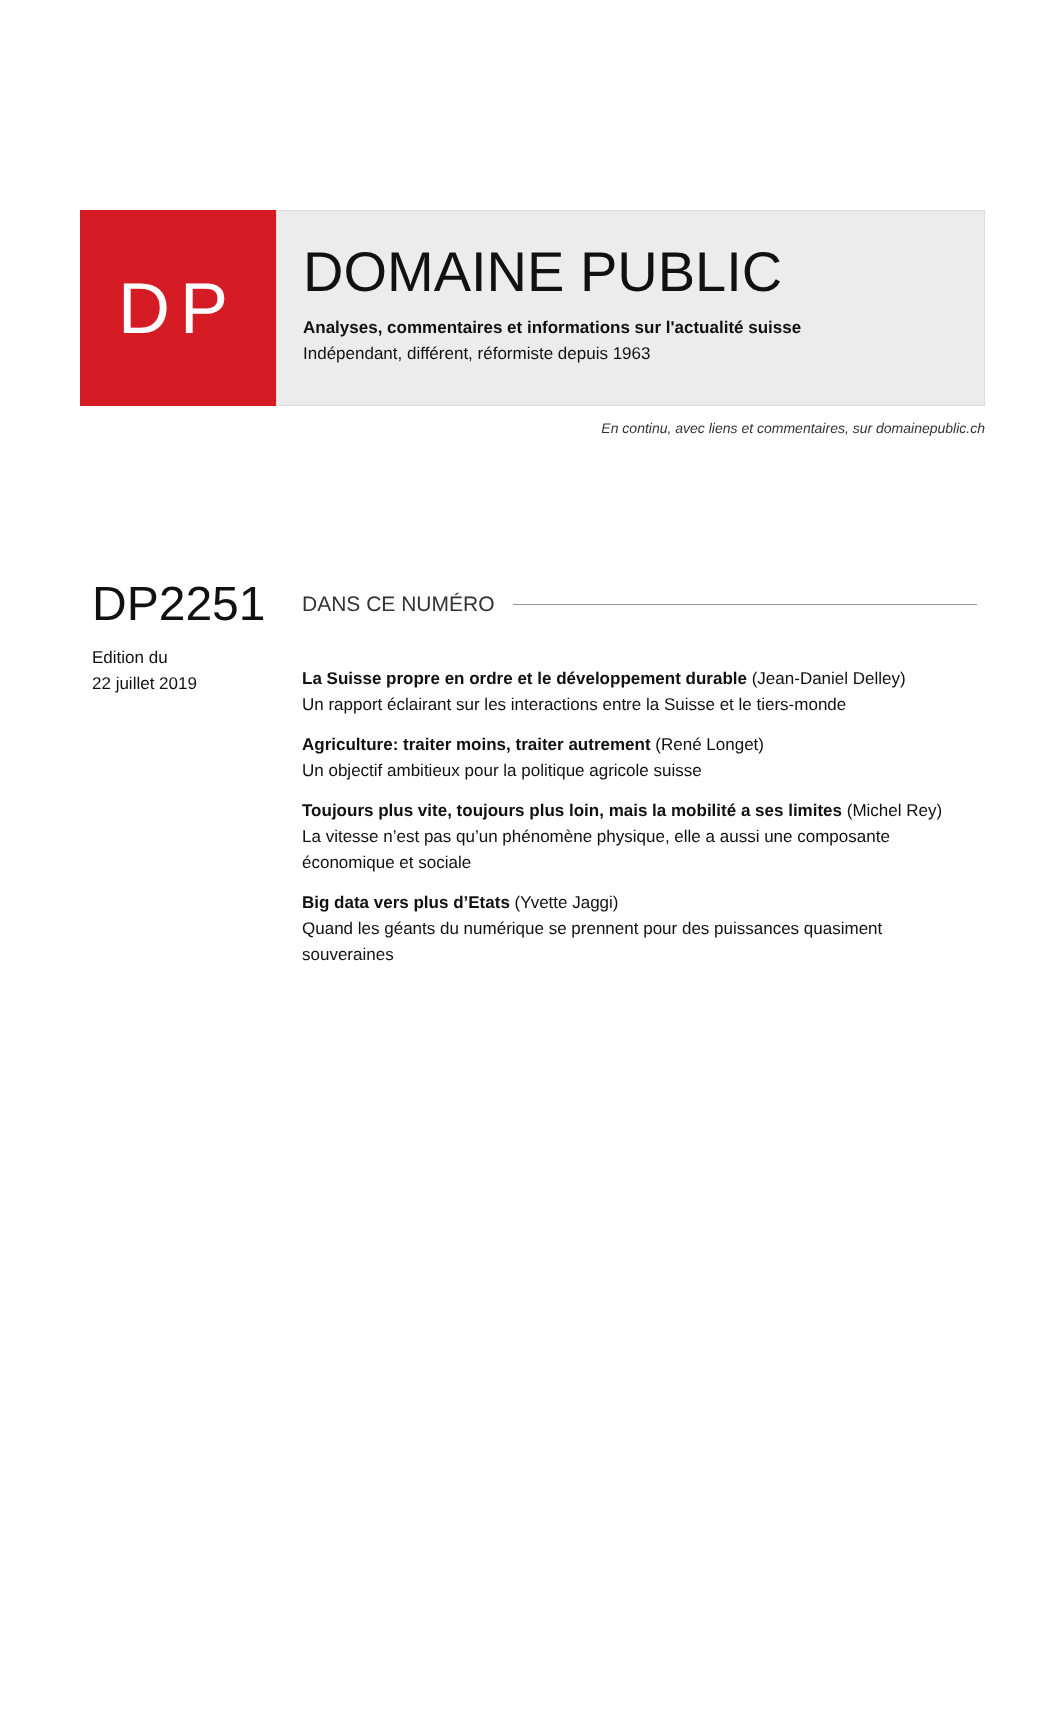DP
DOMAINE PUBLIC
Analyses, commentaires et informations sur l'actualité suisse
Indépendant, différent, réformiste depuis 1963
En continu, avec liens et commentaires, sur domainepublic.ch
DP2251
Edition du
22 juillet 2019
DANS CE NUMÉRO
La Suisse propre en ordre et le développement durable (Jean-Daniel Delley)
Un rapport éclairant sur les interactions entre la Suisse et le tiers-monde
Agriculture: traiter moins, traiter autrement (René Longet)
Un objectif ambitieux pour la politique agricole suisse
Toujours plus vite, toujours plus loin, mais la mobilité a ses limites (Michel Rey)
La vitesse n’est pas qu’un phénomène physique, elle a aussi une composante économique et sociale
Big data vers plus d’Etats (Yvette Jaggi)
Quand les géants du numérique se prennent pour des puissances quasiment souveraines